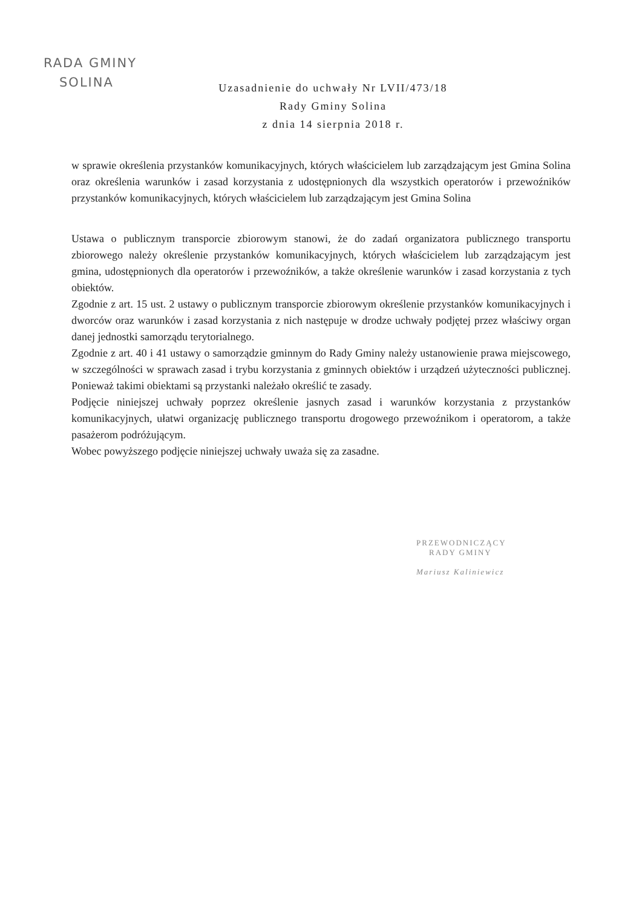RADA GMINY
SOLINA
Uzasadnienie do uchwały Nr LVII/473/18
Rady Gminy Solina
z dnia 14 sierpnia 2018 r.
w sprawie określenia przystanków komunikacyjnych, których właścicielem lub zarządzającym jest Gmina Solina oraz określenia warunków i zasad korzystania z udostępnionych dla wszystkich operatorów i przewoźników przystanków komunikacyjnych, których właścicielem lub zarządzającym jest Gmina Solina
Ustawa o publicznym transporcie zbiorowym stanowi, że do zadań organizatora publicznego transportu zbiorowego należy określenie przystanków komunikacyjnych, których właścicielem lub zarządzającym jest gmina, udostępnionych dla operatorów i przewoźników, a także określenie warunków i zasad korzystania z tych obiektów.
Zgodnie z art. 15 ust. 2 ustawy o publicznym transporcie zbiorowym określenie przystanków komunikacyjnych i dworców oraz warunków i zasad korzystania z nich następuje w drodze uchwały podjętej przez właściwy organ danej jednostki samorządu terytorialnego.
Zgodnie z art. 40 i 41 ustawy o samorządzie gminnym do Rady Gminy należy ustanowienie prawa miejscowego, w szczególności w sprawach zasad i trybu korzystania z gminnych obiektów i urządzeń użyteczności publicznej. Ponieważ takimi obiektami są przystanki należało określić te zasady.
Podjęcie niniejszej uchwały poprzez określenie jasnych zasad i warunków korzystania z przystanków komunikacyjnych, ułatwi organizację publicznego transportu drogowego przewoźnikom i operatorom, a także pasażerom podróżującym.
Wobec powyższego podjęcie niniejszej uchwały uważa się za zasadne.
PRZEWODNICZĄCY
RADY GMINY
Mariusz Kaliniewicz